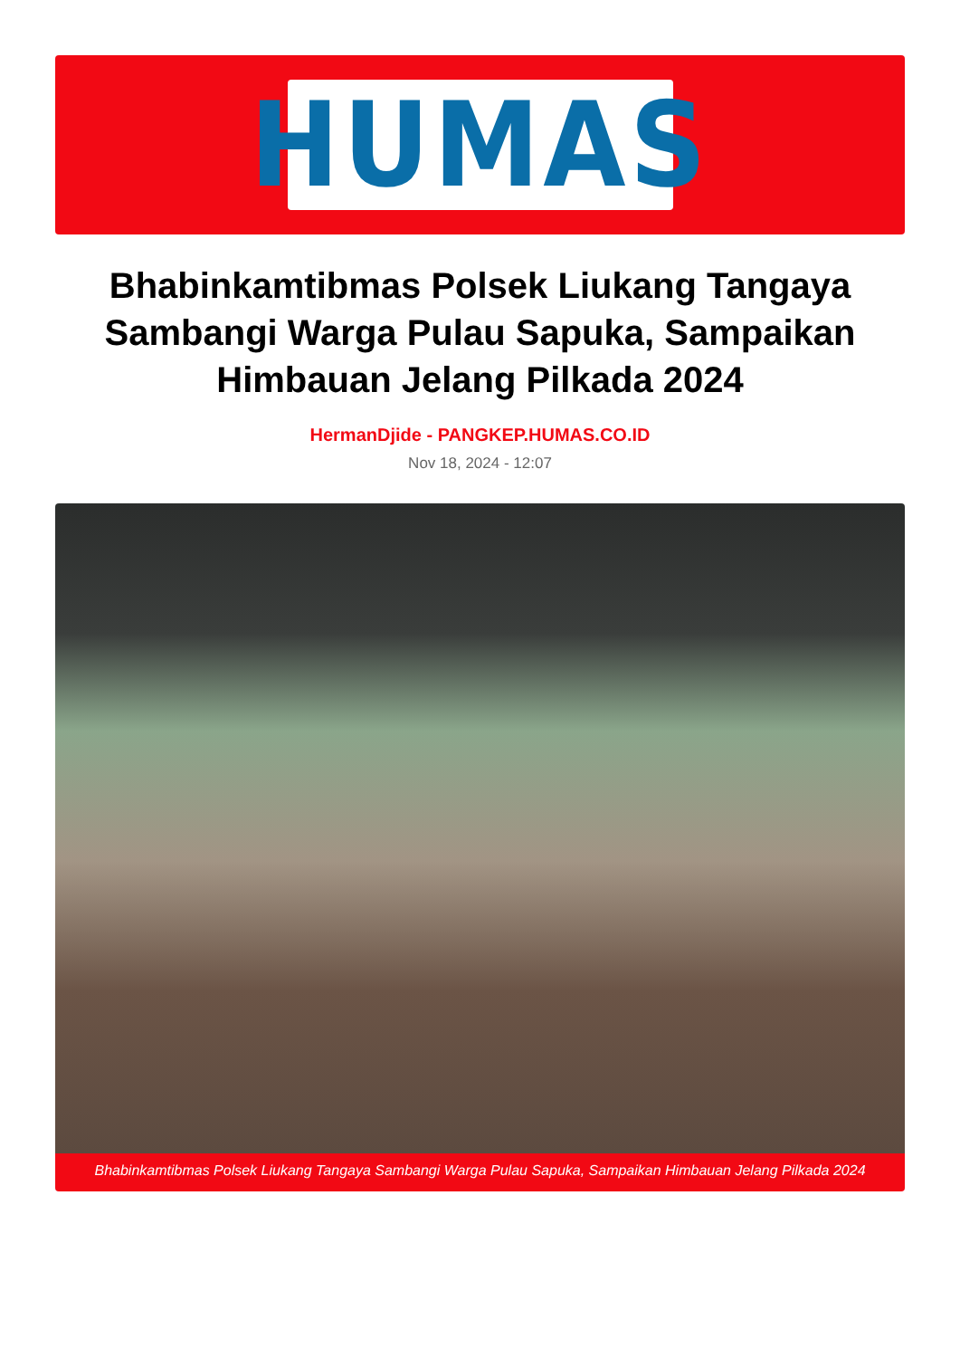HUMAS
Bhabinkamtibmas Polsek Liukang Tangaya Sambangi Warga Pulau Sapuka, Sampaikan Himbauan Jelang Pilkada 2024
HermanDjide - PANGKEP.HUMAS.CO.ID
Nov 18, 2024 - 12:07
Bhabinkamtibmas Polsek Liukang Tangaya Sambangi Warga Pulau Sapuka, Sampaikan Himbauan Jelang Pilkada 2024